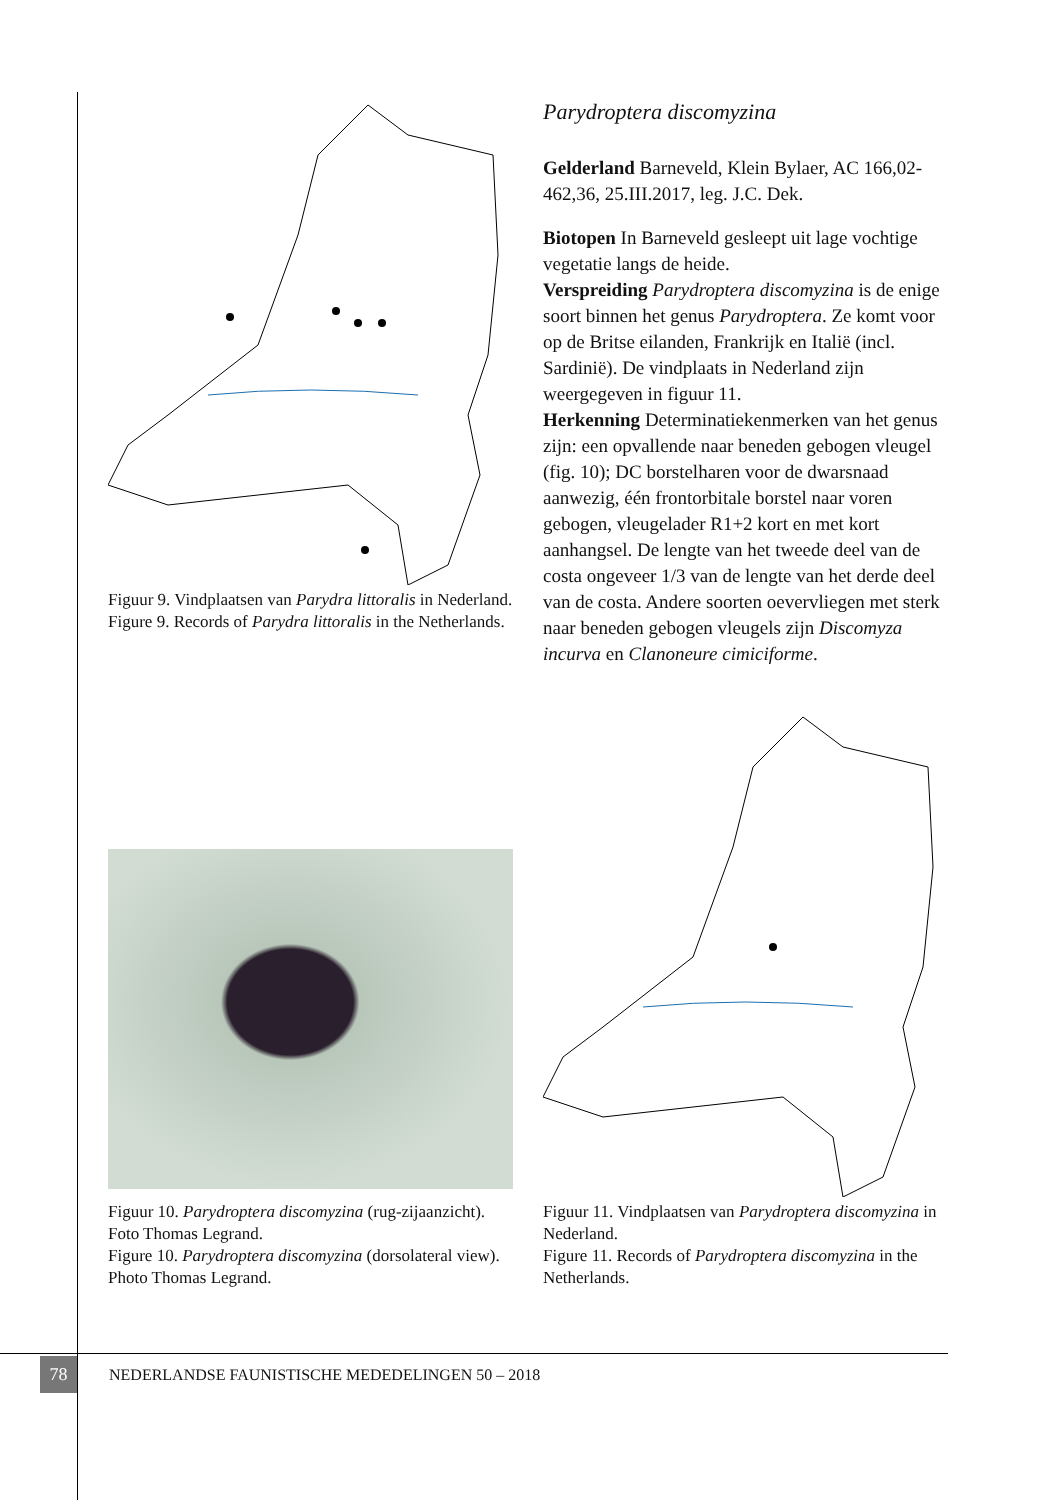Figuur 9. Vindplaatsen van Parydra littoralis in Nederland.
Figure 9. Records of Parydra littoralis in the Netherlands.
Parydroptera discomyzina
Gelderland Barneveld, Klein Bylaer, AC 166,02-462,36, 25.III.2017, leg. J.C. Dek.
Biotopen In Barneveld gesleept uit lage vochtige vegetatie langs de heide.
Verspreiding Parydroptera discomyzina is de enige soort binnen het genus Parydroptera. Ze komt voor op de Britse eilanden, Frankrijk en Italië (incl. Sardinië). De vindplaats in Nederland zijn weergegeven in figuur 11.
Herkenning Determinatiekenmerken van het genus zijn: een opvallende naar beneden gebogen vleugel (fig. 10); DC borstelharen voor de dwarsnaad aanwezig, één frontorbitale borstel naar voren gebogen, vleugelader R1+2 kort en met kort aanhangsel. De lengte van het tweede deel van de costa ongeveer 1/3 van de lengte van het derde deel van de costa. Andere soorten oevervliegen met sterk naar beneden gebogen vleugels zijn Discomyza incurva en Clanoneure cimiciforme.
Figuur 10. Parydroptera discomyzina (rug-zijaanzicht). Foto Thomas Legrand.
Figure 10. Parydroptera discomyzina (dorsolateral view). Photo Thomas Legrand.
Figuur 11. Vindplaatsen van Parydroptera discomyzina in Nederland.
Figure 11. Records of Parydroptera discomyzina in the Netherlands.
78
NEDERLANDSE FAUNISTISCHE MEDEDELINGEN 50 – 2018